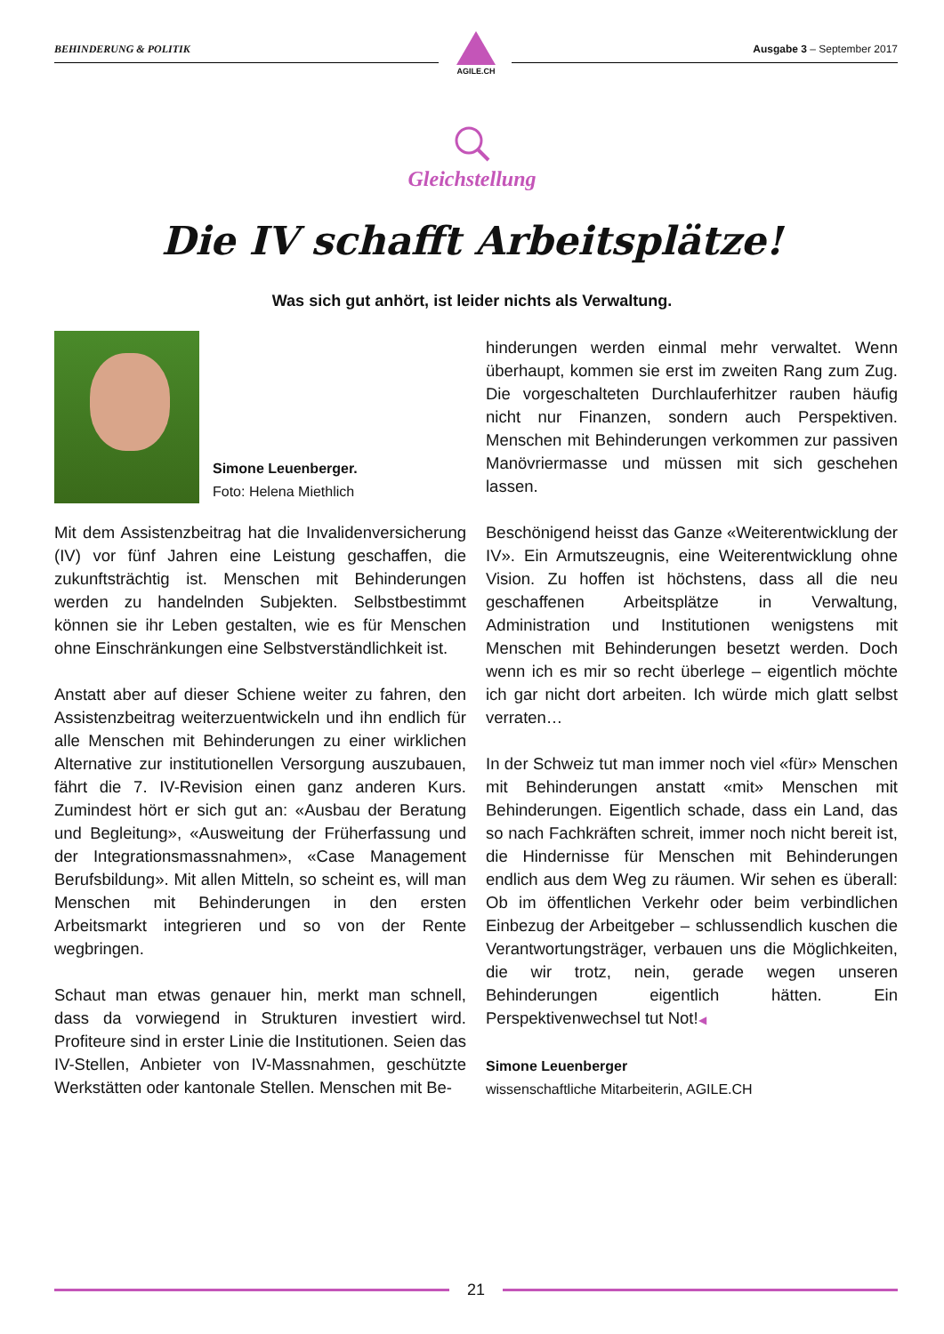BEHINDERUNG & POLITIK Ausgabe 3 – September 2017
AGILE.CH
Gleichstellung
Die IV schafft Arbeitsplätze!
Was sich gut anhört, ist leider nichts als Verwaltung.
Simone Leuenberger.
Foto: Helena Miethlich
Mit dem Assistenzbeitrag hat die Invalidenversicherung (IV) vor fünf Jahren eine Leistung geschaffen, die zukunftsträchtig ist. Menschen mit Behinderungen werden zu handelnden Subjekten. Selbstbestimmt können sie ihr Leben gestalten, wie es für Menschen ohne Einschränkungen eine Selbstverständlichkeit ist.
Anstatt aber auf dieser Schiene weiter zu fahren, den Assistenzbeitrag weiterzuentwickeln und ihn endlich für alle Menschen mit Behinderungen zu einer wirklichen Alternative zur institutionellen Versorgung auszubauen, fährt die 7. IV-Revision einen ganz anderen Kurs. Zumindest hört er sich gut an: «Ausbau der Beratung und Begleitung», «Ausweitung der Früherfassung und der Integrationsmassnahmen», «Case Management Berufsbildung». Mit allen Mitteln, so scheint es, will man Menschen mit Behinderungen in den ersten Arbeitsmarkt integrieren und so von der Rente wegbringen.
Schaut man etwas genauer hin, merkt man schnell, dass da vorwiegend in Strukturen investiert wird. Profiteure sind in erster Linie die Institutionen. Seien das IV-Stellen, Anbieter von IV-Massnahmen, geschützte Werkstätten oder kantonale Stellen. Menschen mit Be-
hinderungen werden einmal mehr verwaltet. Wenn überhaupt, kommen sie erst im zweiten Rang zum Zug. Die vorgeschalteten Durchlauferhitzer rauben häufig nicht nur Finanzen, sondern auch Perspektiven. Menschen mit Behinderungen verkommen zur passiven Manövriermasse und müssen mit sich geschehen lassen.
Beschönigend heisst das Ganze «Weiterentwicklung der IV». Ein Armutszeugnis, eine Weiterentwicklung ohne Vision. Zu hoffen ist höchstens, dass all die neu geschaffenen Arbeitsplätze in Verwaltung, Administration und Institutionen wenigstens mit Menschen mit Behinderungen besetzt werden. Doch wenn ich es mir so recht überlege – eigentlich möchte ich gar nicht dort arbeiten. Ich würde mich glatt selbst verraten…
In der Schweiz tut man immer noch viel «für» Menschen mit Behinderungen anstatt «mit» Menschen mit Behinderungen. Eigentlich schade, dass ein Land, das so nach Fachkräften schreit, immer noch nicht bereit ist, die Hindernisse für Menschen mit Behinderungen endlich aus dem Weg zu räumen. Wir sehen es überall: Ob im öffentlichen Verkehr oder beim verbindlichen Einbezug der Arbeitgeber – schlussendlich kuschen die Verantwortungsträger, verbauen uns die Möglichkeiten, die wir trotz, nein, gerade wegen unseren Behinderungen eigentlich hätten. Ein Perspektivenwechsel tut Not!◀
Simone Leuenberger
wissenschaftliche Mitarbeiterin, AGILE.CH
21